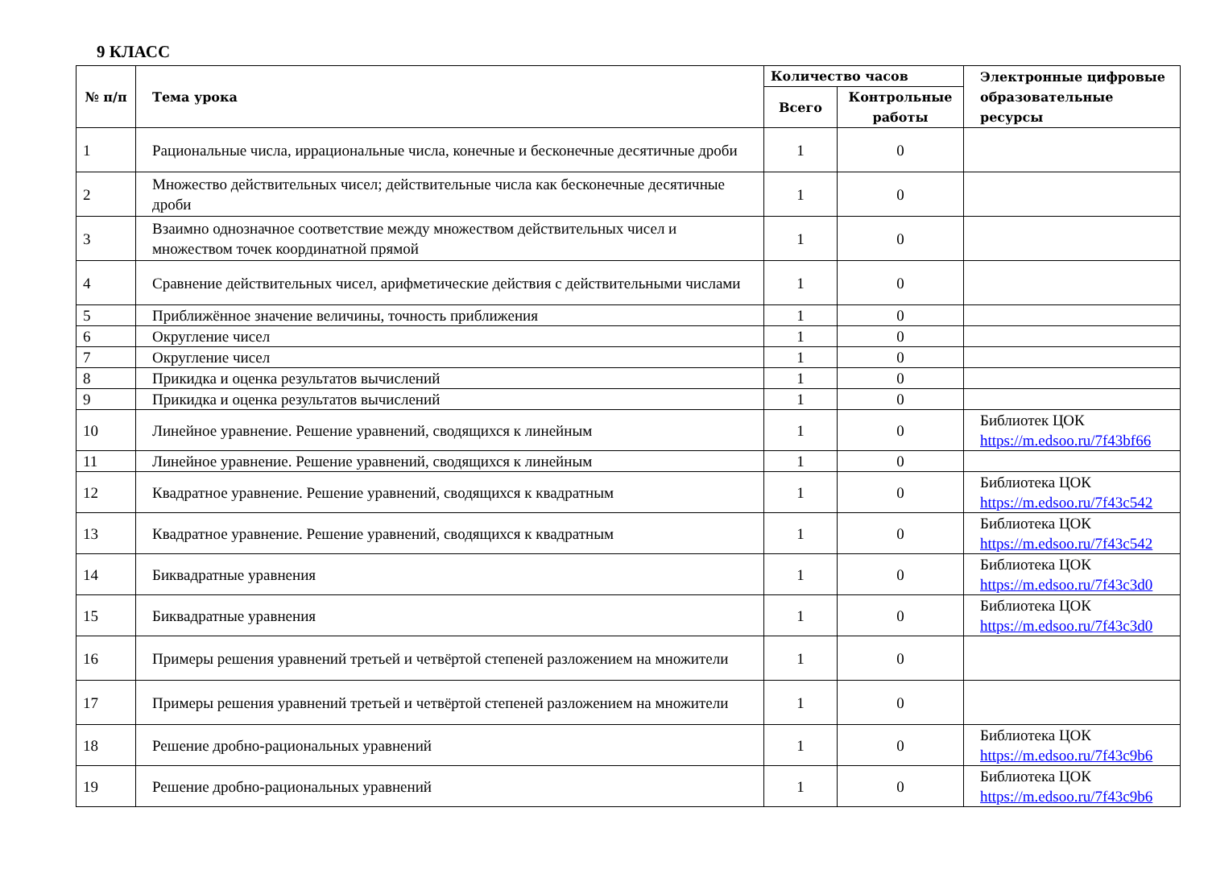9 КЛАСС
| № п/п | Тема урока | Количество часов | | Электронные цифровые образовательные ресурсы |
| --- | --- | --- | --- | --- |
| | | Всего | Контрольные работы | |
| 1 | Рациональные числа, иррациональные числа, конечные и бесконечные десятичные дроби | 1 | 0 | |
| 2 | Множество действительных чисел; действительные числа как бесконечные десятичные дроби | 1 | 0 | |
| 3 | Взаимно однозначное соответствие между множеством действительных чисел и множеством точек координатной прямой | 1 | 0 | |
| 4 | Сравнение действительных чисел, арифметические действия с действительными числами | 1 | 0 | |
| 5 | Приближённое значение величины, точность приближения | 1 | 0 | |
| 6 | Округление чисел | 1 | 0 | |
| 7 | Округление чисел | 1 | 0 | |
| 8 | Прикидка и оценка результатов вычислений | 1 | 0 | |
| 9 | Прикидка и оценка результатов вычислений | 1 | 0 | |
| 10 | Линейное уравнение. Решение уравнений, сводящихся к линейным | 1 | 0 | Библиотек ЦОК https://m.edsoo.ru/7f43bf66 |
| 11 | Линейное уравнение. Решение уравнений, сводящихся к линейным | 1 | 0 | |
| 12 | Квадратное уравнение. Решение уравнений, сводящихся к квадратным | 1 | 0 | Библиотека ЦОК https://m.edsoo.ru/7f43c542 |
| 13 | Квадратное уравнение. Решение уравнений, сводящихся к квадратным | 1 | 0 | Библиотека ЦОК https://m.edsoo.ru/7f43c542 |
| 14 | Биквадратные уравнения | 1 | 0 | Библиотека ЦОК https://m.edsoo.ru/7f43c3d0 |
| 15 | Биквадратные уравнения | 1 | 0 | Библиотека ЦОК https://m.edsoo.ru/7f43c3d0 |
| 16 | Примеры решения уравнений третьей и четвёртой степеней разложением на множители | 1 | 0 | |
| 17 | Примеры решения уравнений третьей и четвёртой степеней разложением на множители | 1 | 0 | |
| 18 | Решение дробно-рациональных уравнений | 1 | 0 | Библиотека ЦОК https://m.edsoo.ru/7f43c9b6 |
| 19 | Решение дробно-рациональных уравнений | 1 | 0 | Библиотека ЦОК https://m.edsoo.ru/7f43c9b6 |